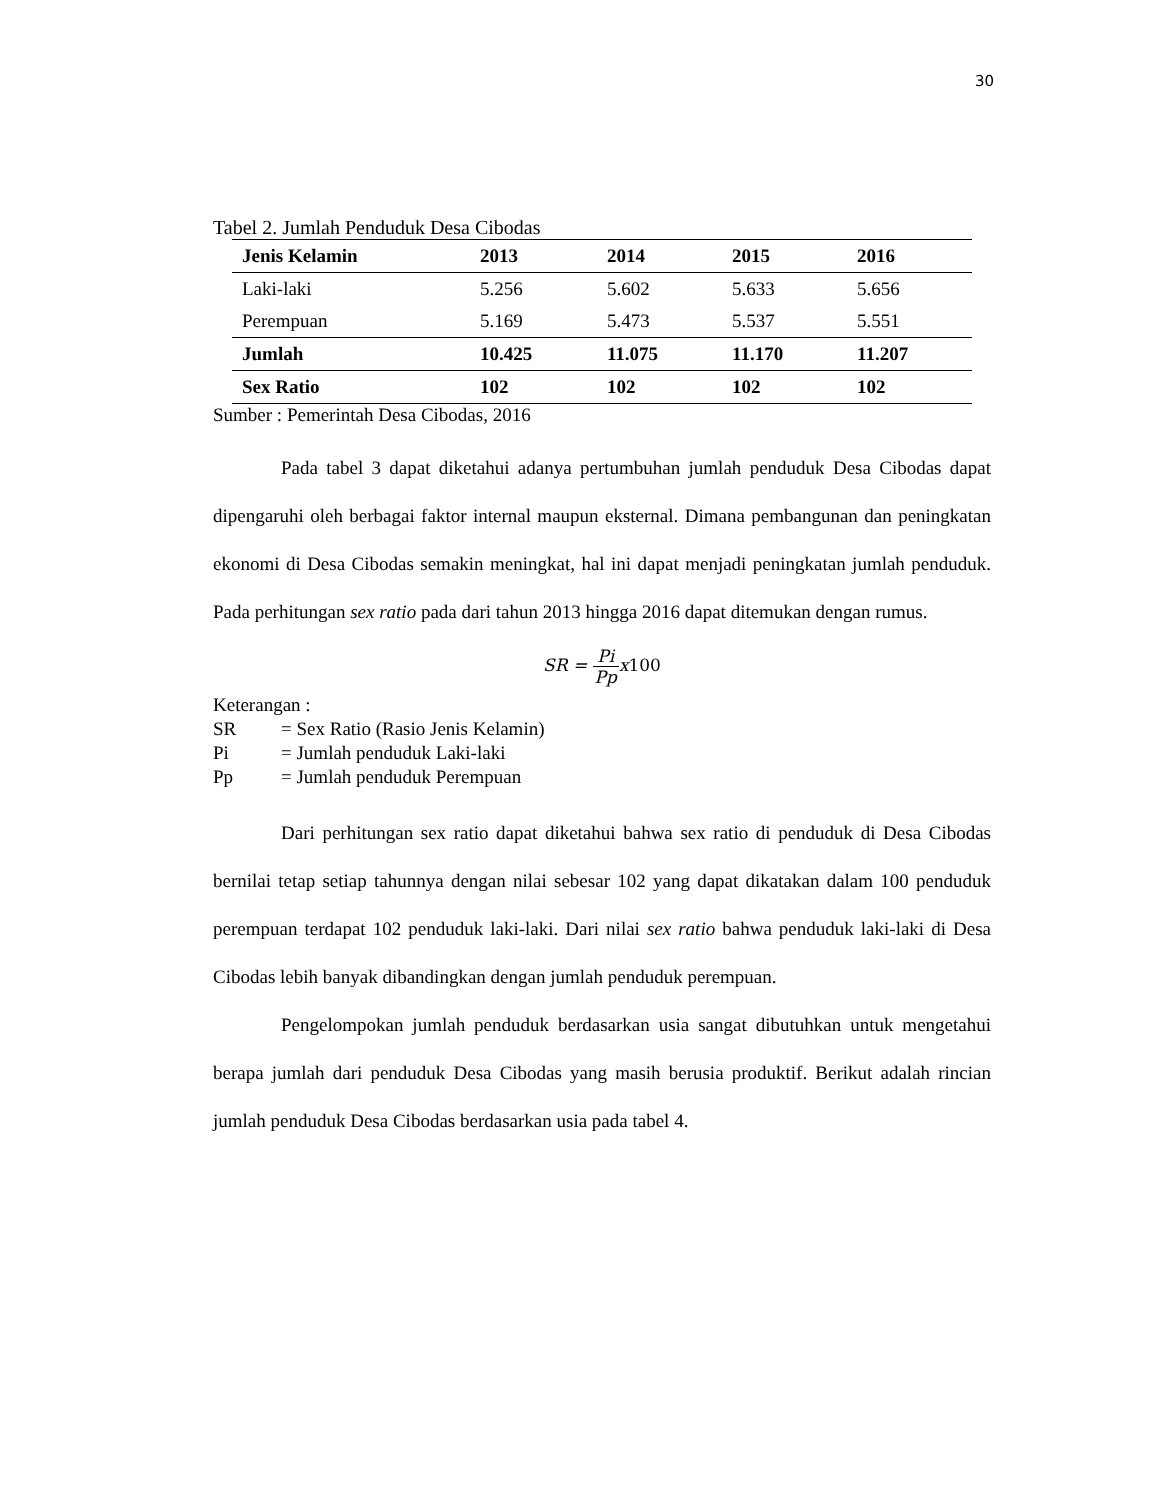30
Tabel 2. Jumlah Penduduk Desa Cibodas
| Jenis Kelamin | 2013 | 2014 | 2015 | 2016 |
| --- | --- | --- | --- | --- |
| Laki-laki | 5.256 | 5.602 | 5.633 | 5.656 |
| Perempuan | 5.169 | 5.473 | 5.537 | 5.551 |
| Jumlah | 10.425 | 11.075 | 11.170 | 11.207 |
| Sex Ratio | 102 | 102 | 102 | 102 |
Sumber : Pemerintah Desa Cibodas, 2016
Pada tabel 3 dapat diketahui adanya pertumbuhan jumlah penduduk Desa Cibodas dapat dipengaruhi oleh berbagai faktor internal maupun eksternal. Dimana pembangunan dan peningkatan ekonomi di Desa Cibodas semakin meningkat, hal ini dapat menjadi peningkatan jumlah penduduk. Pada perhitungan sex ratio pada dari tahun 2013 hingga 2016 dapat ditemukan dengan rumus.
SR = Pi Ppx100
Keterangan :
SR = Sex Ratio (Rasio Jenis Kelamin)
Pi = Jumlah penduduk Laki-laki
Pp = Jumlah penduduk Perempuan
Dari perhitungan sex ratio dapat diketahui bahwa sex ratio di penduduk di Desa Cibodas bernilai tetap setiap tahunnya dengan nilai sebesar 102 yang dapat dikatakan dalam 100 penduduk perempuan terdapat 102 penduduk laki-laki. Dari nilai sex ratio bahwa penduduk laki-laki di Desa Cibodas lebih banyak dibandingkan dengan jumlah penduduk perempuan.
Pengelompokan jumlah penduduk berdasarkan usia sangat dibutuhkan untuk mengetahui berapa jumlah dari penduduk Desa Cibodas yang masih berusia produktif. Berikut adalah rincian jumlah penduduk Desa Cibodas berdasarkan usia pada tabel 4.